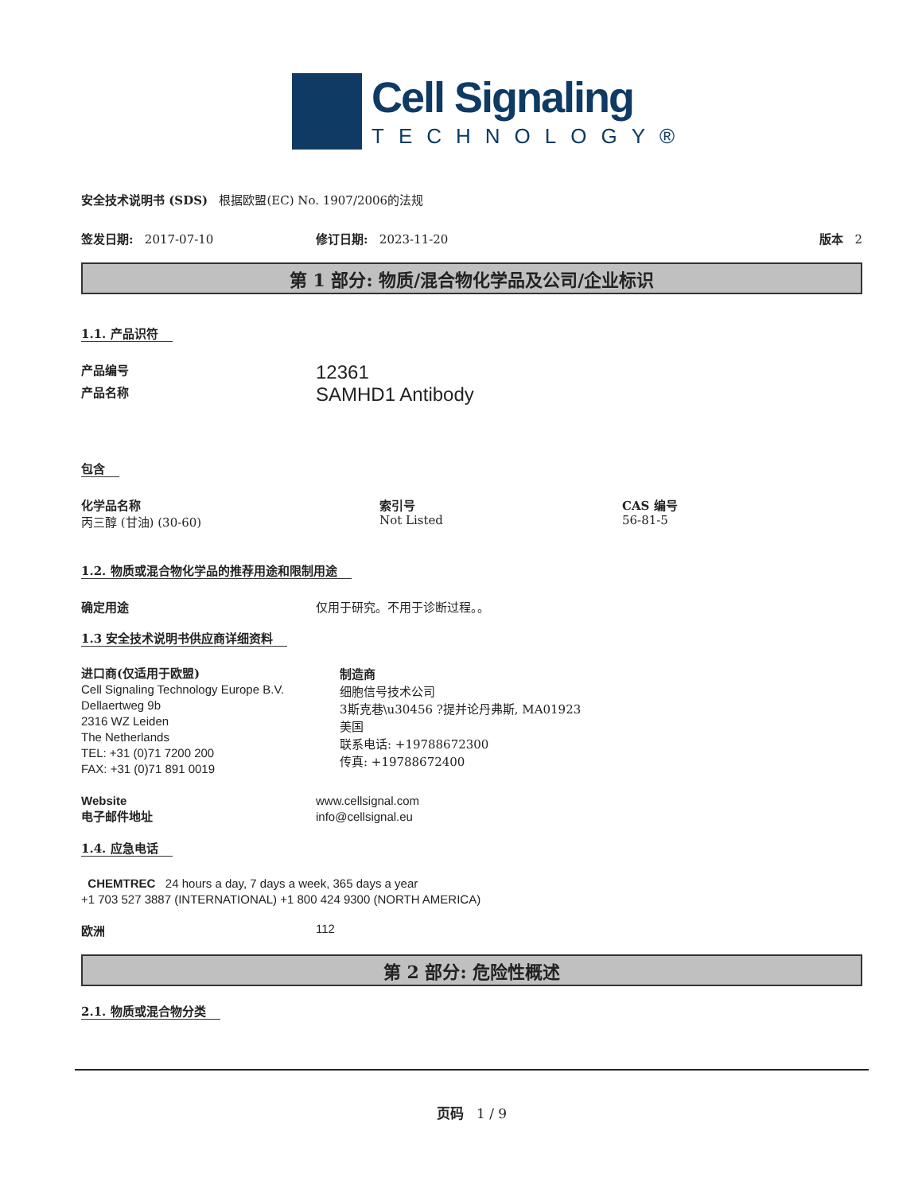Cell Signaling
TECHNOLOGY®
安全技术说明书 (SDS) 根据欧盟(EC) No. 1907/2006的法规
签发日期: 2017-07-10 修订日期: 2023-11-20 版本 2
第 1 部分: 物质/混合物化学品及公司/企业标识
1.1. 产品识符
产品编号
12361
产品名称
SAMHD1 Antibody
包含
化学品名称
丙三醇 (甘油) (30-60)
索引号
Not Listed
CAS 编号
56-81-5
1.2. 物质或混合物化学品的推荐用途和限制用途
确定用途 仅用于研究。不用于诊断过程。。
1.3 安全技术说明书供应商详细资料
进口商(仅适用于欧盟)
Cell Signaling Technology Europe B.V.
Dellaertweg 9b
2316 WZ Leiden
The Netherlands
TEL: +31 (0)71 7200 200
FAX: +31 (0)71 891 0019
制造商
细胞信号技术公司
3斯克巷\u30456 ?提并论丹弗斯, MA01923
美国
联系电话: +19788672300
传真: +19788672400
Website
电子邮件地址
www.cellsignal.com
info@cellsignal.eu
1.4. 应急电话
CHEMTREC 24 hours a day, 7 days a week, 365 days a year
+1 703 527 3887 (INTERNATIONAL) +1 800 424 9300 (NORTH AMERICA)
欧洲 112
第 2 部分: 危险性概述
2.1. 物质或混合物分类
页码 1 / 9